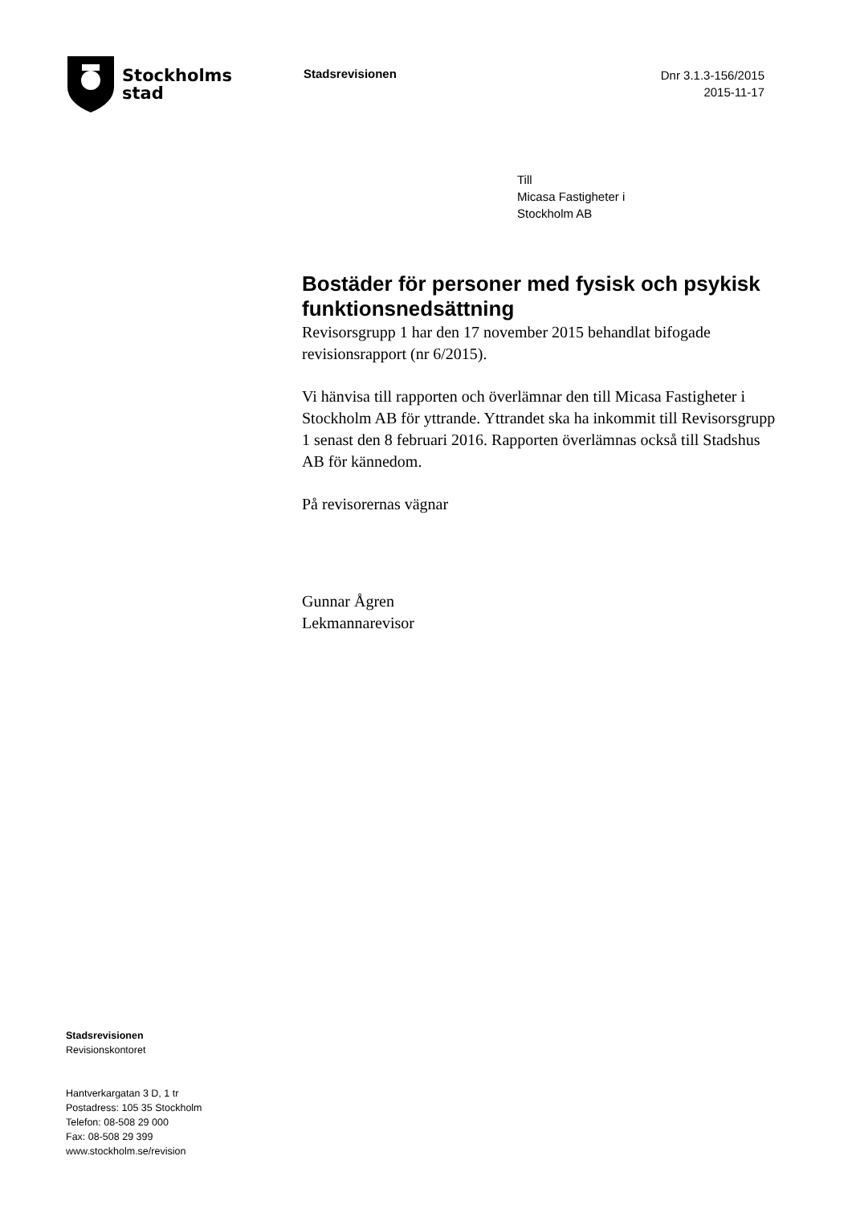Stockholms
stad
Stadsrevisionen
Dnr 3.1.3-156/2015
2015-11-17
Till
Micasa Fastigheter i
Stockholm AB
Bostäder för personer med fysisk och psykisk funktionsnedsättning
Revisorsgrupp 1 har den 17 november 2015 behandlat bifogade revisionsrapport (nr 6/2015).
Vi hänvisa till rapporten och överlämnar den till Micasa Fastigheter i Stockholm AB för yttrande. Yttrandet ska ha inkommit till Revisorsgrupp 1 senast den 8 februari 2016. Rapporten överlämnas också till Stadshus AB för kännedom.
På revisorernas vägnar
Gunnar Ågren
Lekmannarevisor
Stadsrevisionen
Revisionskontoret
Hantverkargatan 3 D, 1 tr
Postadress: 105 35 Stockholm
Telefon: 08-508 29 000
Fax: 08-508 29 399
www.stockholm.se/revision